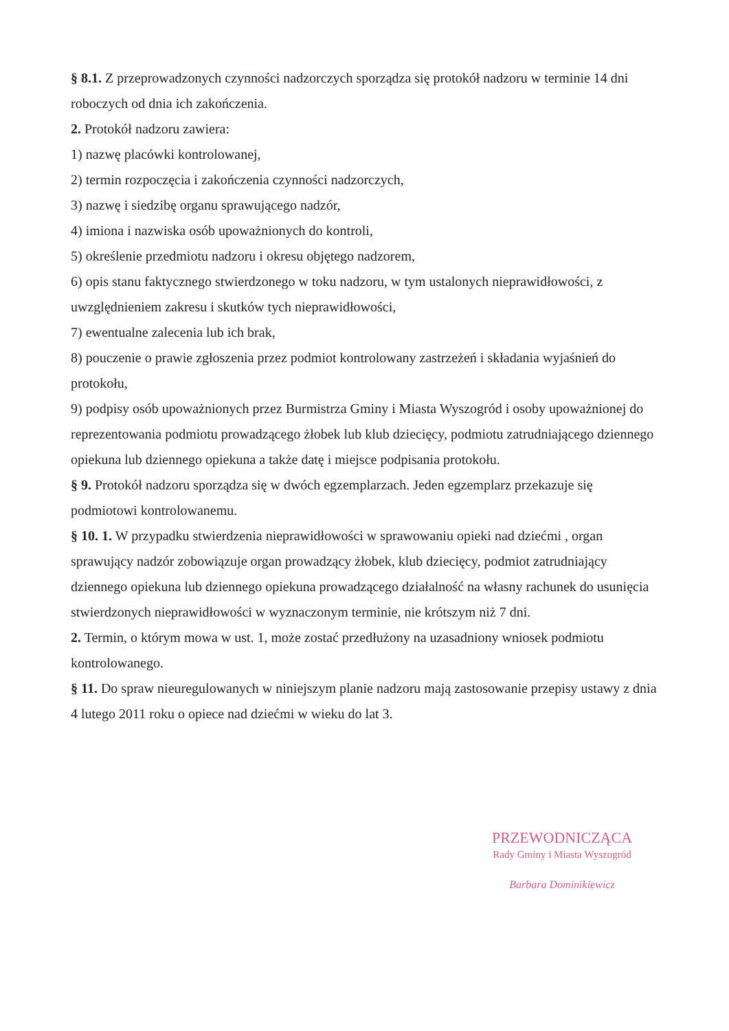§ 8.1. Z przeprowadzonych czynności nadzorczych sporządza się protokół nadzoru w terminie 14 dni roboczych od dnia ich zakończenia.
2. Protokół nadzoru zawiera:
1) nazwę placówki kontrolowanej,
2) termin rozpoczęcia i zakończenia czynności nadzorczych,
3) nazwę i siedzibę organu sprawującego nadzór,
4) imiona i nazwiska osób upoważnionych do kontroli,
5) określenie przedmiotu nadzoru i okresu objętego nadzorem,
6) opis stanu faktycznego stwierdzonego w toku nadzoru, w tym ustalonych nieprawidłowości, z uwzględnieniem zakresu i skutków tych nieprawidłowości,
7) ewentualne zalecenia lub ich brak,
8) pouczenie o prawie zgłoszenia przez podmiot kontrolowany zastrzeżeń i składania wyjaśnień do protokołu,
9) podpisy osób upoważnionych przez Burmistrza Gminy i Miasta Wyszogród i osoby upoważnionej do reprezentowania podmiotu prowadzącego żłobek lub klub dziecięcy, podmiotu zatrudniającego dziennego opiekuna lub dziennego opiekuna a także datę i miejsce podpisania protokołu.
§ 9. Protokół nadzoru sporządza się w dwóch egzemplarzach. Jeden egzemplarz przekazuje się podmiotowi kontrolowanemu.
§ 10. 1. W przypadku stwierdzenia nieprawidłowości w sprawowaniu opieki nad dziećmi , organ sprawujący nadzór zobowiązuje organ prowadzący żłobek, klub dziecięcy, podmiot zatrudniający dziennego opiekuna lub dziennego opiekuna prowadzącego działalność na własny rachunek do usunięcia stwierdzonych nieprawidłowości w wyznaczonym terminie, nie krótszym niż 7 dni.
2. Termin, o którym mowa w ust. 1, może zostać przedłużony na uzasadniony wniosek podmiotu kontrolowanego.
§ 11. Do spraw nieuregulowanych w niniejszym planie nadzoru mają zastosowanie przepisy ustawy z dnia 4 lutego 2011 roku o opiece nad dziećmi w wieku do lat 3.
PRZEWODNICZĄCA
Rady Gminy i Miasta Wyszogród
Barbara Dominikiewicz